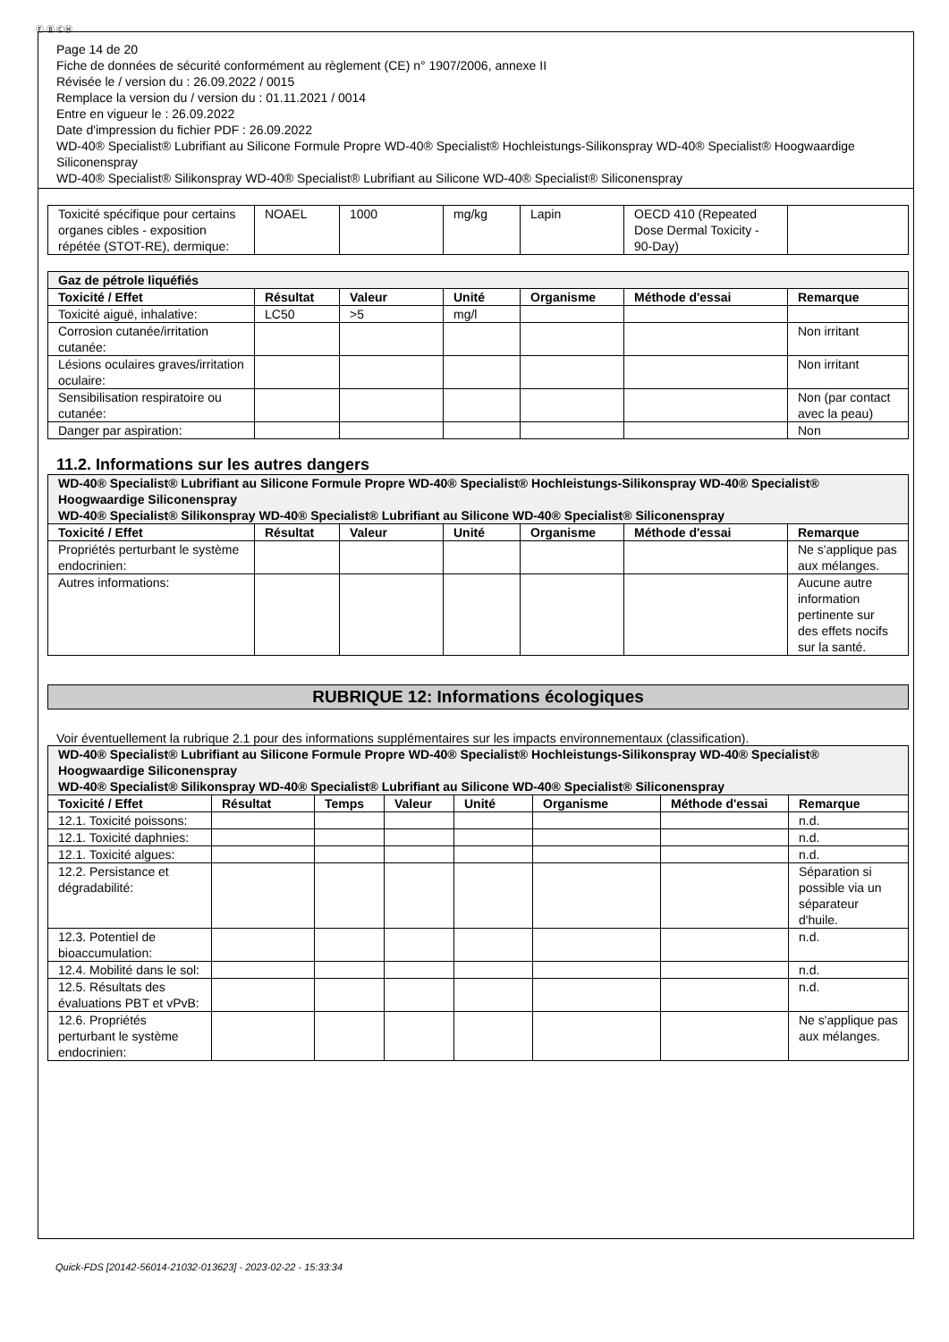Ⓕ Ⓑ ⒸⒽ
Page 14 de 20
Fiche de données de sécurité conformément au règlement (CE) n° 1907/2006, annexe II
Révisée le / version du : 26.09.2022 / 0015
Remplace la version du / version du : 01.11.2021 / 0014
Entre en vigueur le : 26.09.2022
Date d'impression du fichier PDF : 26.09.2022
WD-40® Specialist® Lubrifiant au Silicone Formule Propre WD-40® Specialist® Hochleistungs-Silikonspray WD-40® Specialist® Hoogwaardige Siliconenspray
WD-40® Specialist® Silikonspray WD-40® Specialist® Lubrifiant au Silicone WD-40® Specialist® Siliconenspray
| Toxicité spécifique pour certains organes cibles - exposition répétée (STOT-RE), dermique: | NOAEL | 1000 | mg/kg | Lapin | OECD 410 (Repeated Dose Dermal Toxicity - 90-Day) | |
| Gaz de pétrole liquéfiés | | | | | | |
| Toxicité / Effet | Résultat | Valeur | Unité | Organisme | Méthode d'essai | Remarque |
| Toxicité aiguë, inhalative: | LC50 | >5 | mg/l | | | |
| Corrosion cutanée/irritation cutanée: | | | | | | Non irritant |
| Lésions oculaires graves/irritation oculaire: | | | | | | Non irritant |
| Sensibilisation respiratoire ou cutanée: | | | | | | Non (par contact avec la peau) |
| Danger par aspiration: | | | | | | Non |
11.2. Informations sur les autres dangers
| WD-40® Specialist® Lubrifiant au Silicone Formule Propre WD-40® Specialist® Hochleistungs-Silikonspray WD-40® Specialist® Hoogwaardige Siliconenspray WD-40® Specialist® Silikonspray WD-40® Specialist® Lubrifiant au Silicone WD-40® Specialist® Siliconenspray | | | | | | |
| Toxicité / Effet | Résultat | Valeur | Unité | Organisme | Méthode d'essai | Remarque |
| Propriétés perturbant le système endocrinien: | | | | | | Ne s'applique pas aux mélanges. |
| Autres informations: | | | | | | Aucune autre information pertinente sur des effets nocifs sur la santé. |
RUBRIQUE 12: Informations écologiques
Voir éventuellement la rubrique 2.1 pour des informations supplémentaires sur les impacts environnementaux (classification).
| WD-40® Specialist® Lubrifiant au Silicone Formule Propre WD-40® Specialist® Hochleistungs-Silikonspray WD-40® Specialist® Hoogwaardige Siliconenspray WD-40® Specialist® Silikonspray WD-40® Specialist® Lubrifiant au Silicone WD-40® Specialist® Siliconenspray | | | | | | | |
| Toxicité / Effet | Résultat | Temps | Valeur | Unité | Organisme | Méthode d'essai | Remarque |
| 12.1. Toxicité poissons: | | | | | | | n.d. |
| 12.1. Toxicité daphnies: | | | | | | | n.d. |
| 12.1. Toxicité algues: | | | | | | | n.d. |
| 12.2. Persistance et dégradabilité: | | | | | | | Séparation si possible via un séparateur d'huile. |
| 12.3. Potentiel de bioaccumulation: | | | | | | | n.d. |
| 12.4. Mobilité dans le sol: | | | | | | | n.d. |
| 12.5. Résultats des évaluations PBT et vPvB: | | | | | | | n.d. |
| 12.6. Propriétés perturbant le système endocrinien: | | | | | | | Ne s'applique pas aux mélanges. |
Quick-FDS [20142-56014-21032-013623] - 2023-02-22 - 15:33:34